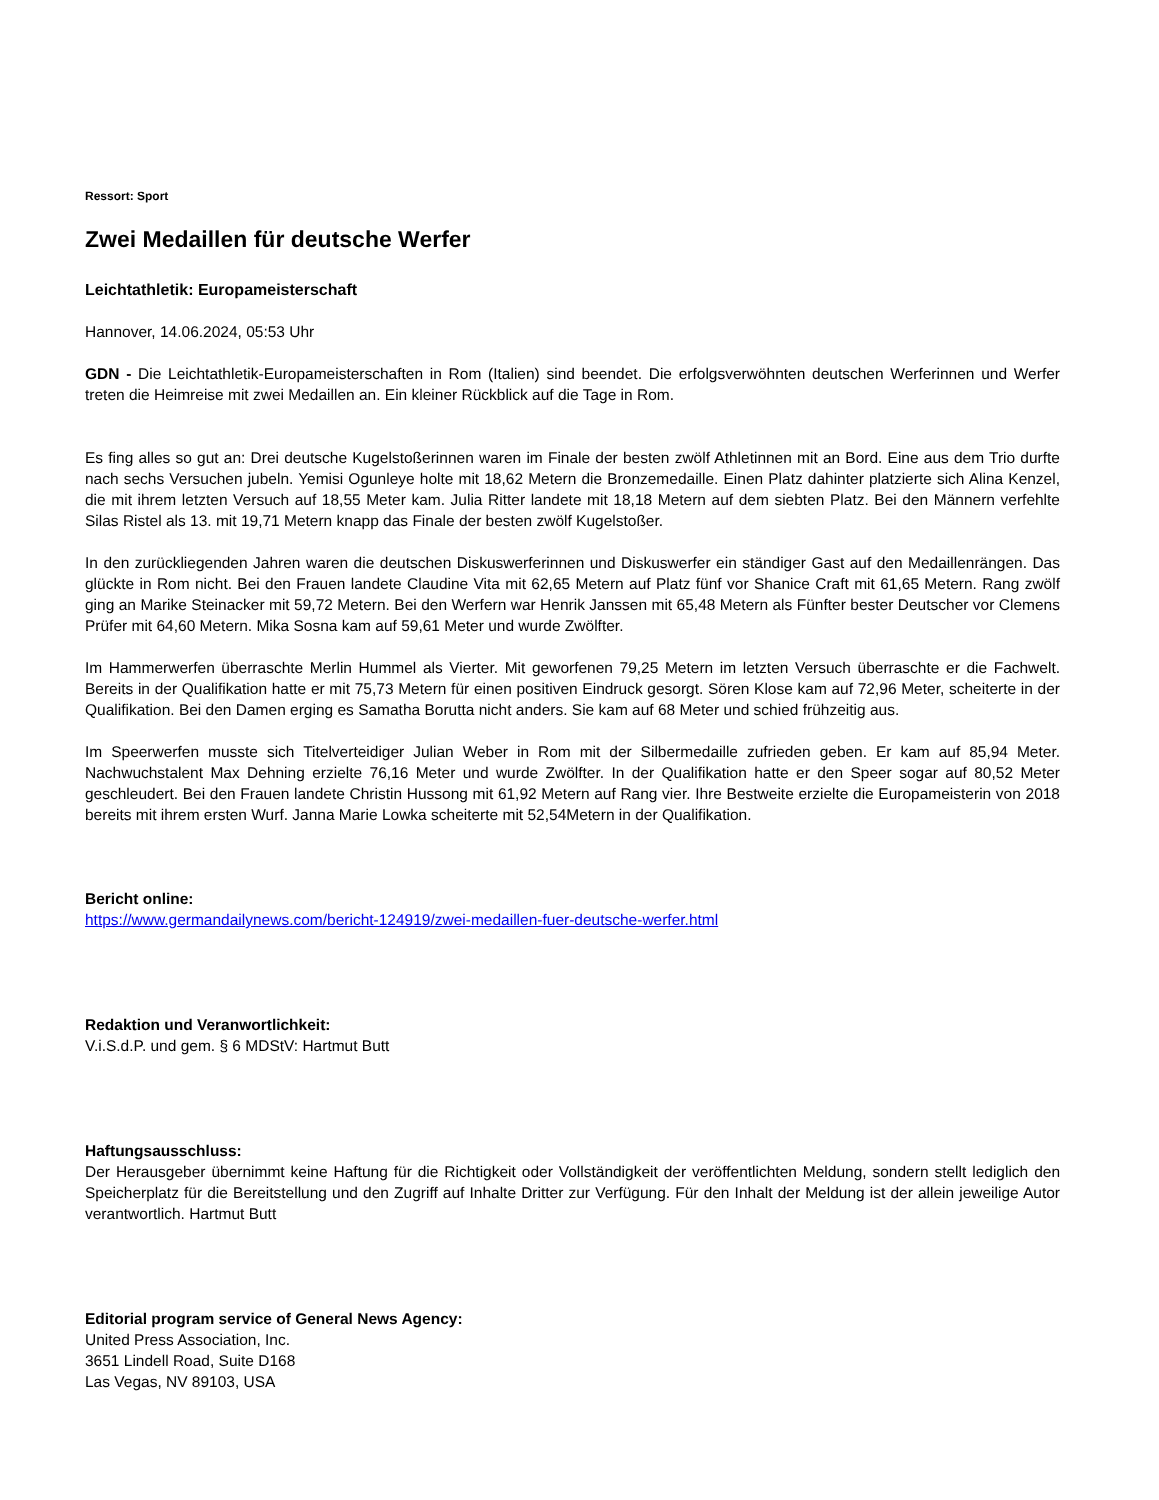Ressort: Sport
Zwei Medaillen für deutsche Werfer
Leichtathletik: Europameisterschaft
Hannover, 14.06.2024, 05:53 Uhr
GDN - Die Leichtathletik-Europameisterschaften in Rom (Italien) sind beendet. Die erfolgsverwöhnten deutschen Werferinnen und Werfer treten die Heimreise mit zwei Medaillen an. Ein kleiner Rückblick auf die Tage in Rom.
Es fing alles so gut an: Drei deutsche Kugelstoßerinnen waren im Finale der besten zwölf Athletinnen mit an Bord. Eine aus dem Trio durfte nach sechs Versuchen jubeln. Yemisi Ogunleye holte mit 18,62 Metern die Bronzemedaille. Einen Platz dahinter platzierte sich Alina Kenzel, die mit ihrem letzten Versuch auf 18,55 Meter kam. Julia Ritter landete mit 18,18 Metern auf dem siebten Platz. Bei den Männern verfehlte Silas Ristel als 13. mit 19,71 Metern knapp das Finale der besten zwölf Kugelstoßer.
In den zurückliegenden Jahren waren die deutschen Diskuswerferinnen und Diskuswerfer ein ständiger Gast auf den Medaillenrängen. Das glückte in Rom nicht. Bei den Frauen landete Claudine Vita mit 62,65 Metern auf Platz fünf vor Shanice Craft mit 61,65 Metern. Rang zwölf ging an Marike Steinacker mit 59,72 Metern. Bei den Werfern war Henrik Janssen mit 65,48 Metern als Fünfter bester Deutscher vor Clemens Prüfer mit 64,60 Metern. Mika Sosna kam auf 59,61 Meter und wurde Zwölfter.
Im Hammerwerfen überraschte Merlin Hummel als Vierter. Mit geworfenen 79,25 Metern im letzten Versuch überraschte er die Fachwelt. Bereits in der Qualifikation hatte er mit 75,73 Metern für einen positiven Eindruck gesorgt. Sören Klose kam auf 72,96 Meter, scheiterte in der Qualifikation. Bei den Damen erging es Samatha Borutta nicht anders. Sie kam auf 68 Meter und schied frühzeitig aus.
Im Speerwerfen musste sich Titelverteidiger Julian Weber in Rom mit der Silbermedaille zufrieden geben. Er kam auf 85,94 Meter. Nachwuchstalent Max Dehning erzielte 76,16 Meter und wurde Zwölfter. In der Qualifikation hatte er den Speer sogar auf 80,52 Meter geschleudert. Bei den Frauen landete Christin Hussong mit 61,92 Metern auf Rang vier. Ihre Bestweite erzielte die Europameisterin von 2018 bereits mit ihrem ersten Wurf. Janna Marie Lowka scheiterte mit 52,54Metern in der Qualifikation.
Bericht online:
https://www.germandailynews.com/bericht-124919/zwei-medaillen-fuer-deutsche-werfer.html
Redaktion und Veranwortlichkeit:
V.i.S.d.P. und gem. § 6 MDStV: Hartmut Butt
Haftungsausschluss:
Der Herausgeber übernimmt keine Haftung für die Richtigkeit oder Vollständigkeit der veröffentlichten Meldung, sondern stellt lediglich den Speicherplatz für die Bereitstellung und den Zugriff auf Inhalte Dritter zur Verfügung. Für den Inhalt der Meldung ist der allein jeweilige Autor verantwortlich. Hartmut Butt
Editorial program service of General News Agency:
United Press Association, Inc.
3651 Lindell Road, Suite D168
Las Vegas, NV 89103, USA